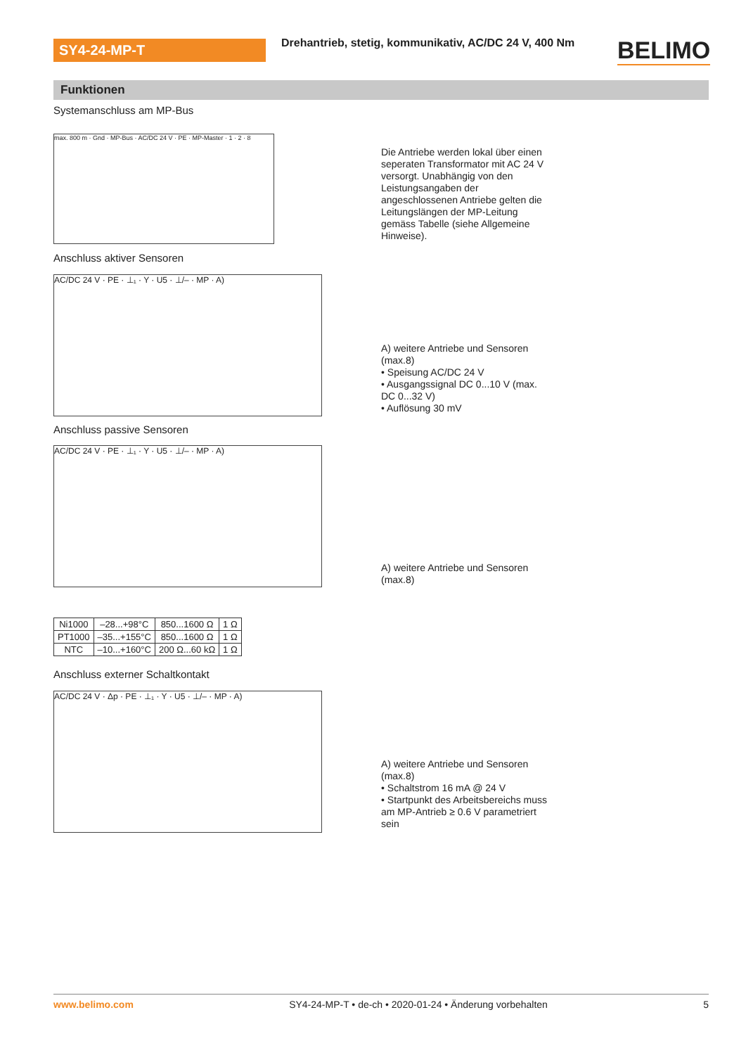SY4-24-MP-T
Drehantrieb, stetig, kommunikativ, AC/DC 24 V, 400 Nm
BELIMO
Funktionen
Systemanschluss am MP-Bus
max. 800 m · Gnd · MP-Bus · AC/DC 24 V · PE · MP-Master · 1 · 2 · 8
Die Antriebe werden lokal über einen seperaten Transformator mit AC 24 V versorgt. Unabhängig von den Leistungsangaben der angeschlossenen Antriebe gelten die Leitungslängen der MP-Leitung gemäss Tabelle (siehe Allgemeine Hinweise).
Anschluss aktiver Sensoren
AC/DC 24 V · PE · ⊥₁ · Y · U5 · ⊥/– · MP · A)
A) weitere Antriebe und Sensoren (max.8)
• Speisung AC/DC 24 V
• Ausgangssignal DC 0...10 V (max. DC 0...32 V)
• Auflösung 30 mV
Anschluss passive Sensoren
AC/DC 24 V · PE · ⊥₁ · Y · U5 · ⊥/– · MP · A)
A) weitere Antriebe und Sensoren (max.8)
| Ni1000 | –28...+98°C | 850...1600 Ω | 1 Ω |
| PT1000 | –35...+155°C | 850...1600 Ω | 1 Ω |
| NTC | –10...+160°C | 200 Ω...60 kΩ | 1 Ω |
Anschluss externer Schaltkontakt
AC/DC 24 V · Δp · PE · ⊥₁ · Y · U5 · ⊥/– · MP · A)
A) weitere Antriebe und Sensoren (max.8)
• Schaltstrom 16 mA @ 24 V
• Startpunkt des Arbeitsbereichs muss am MP-Antrieb ≥ 0.6 V parametriert sein
www.belimo.com SY4-24-MP-T • de-ch • 2020-01-24 • Änderung vorbehalten 5